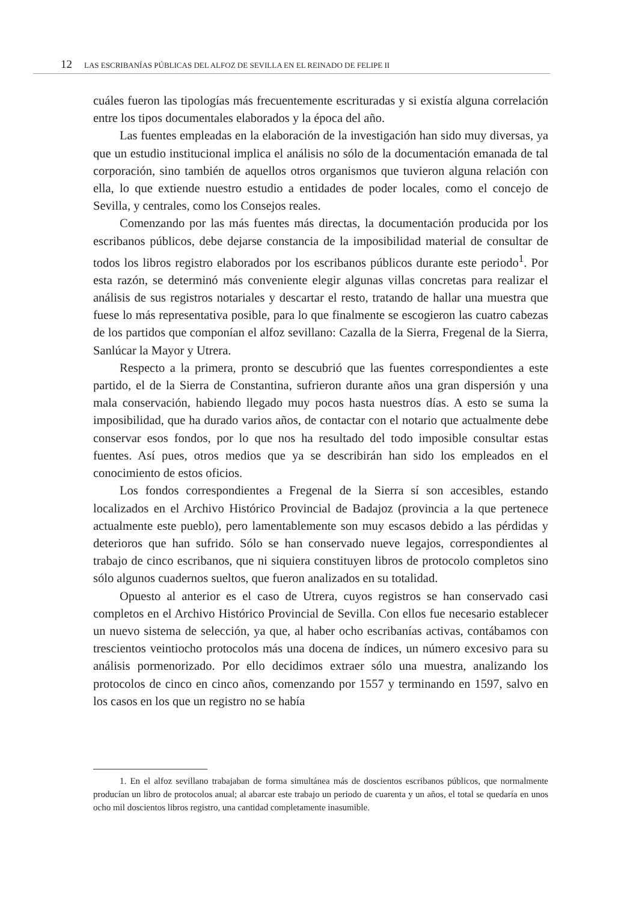12 LAS ESCRIBANÍAS PÚBLICAS DEL ALFOZ DE SEVILLA EN EL REINADO DE FELIPE II
cuáles fueron las tipologías más frecuentemente escrituradas y si existía alguna correlación entre los tipos documentales elaborados y la época del año.
Las fuentes empleadas en la elaboración de la investigación han sido muy diversas, ya que un estudio institucional implica el análisis no sólo de la documentación emanada de tal corporación, sino también de aquellos otros organismos que tuvieron alguna relación con ella, lo que extiende nuestro estudio a entidades de poder locales, como el concejo de Sevilla, y centrales, como los Consejos reales.
Comenzando por las más fuentes más directas, la documentación producida por los escribanos públicos, debe dejarse constancia de la imposibilidad material de consultar de todos los libros registro elaborados por los escribanos públicos durante este periodo<sup>1</sup>. Por esta razón, se determinó más conveniente elegir algunas villas concretas para realizar el análisis de sus registros notariales y descartar el resto, tratando de hallar una muestra que fuese lo más representativa posible, para lo que finalmente se escogieron las cuatro cabezas de los partidos que componían el alfoz sevillano: Cazalla de la Sierra, Fregenal de la Sierra, Sanlúcar la Mayor y Utrera.
Respecto a la primera, pronto se descubrió que las fuentes correspondientes a este partido, el de la Sierra de Constantina, sufrieron durante años una gran dispersión y una mala conservación, habiendo llegado muy pocos hasta nuestros días. A esto se suma la imposibilidad, que ha durado varios años, de contactar con el notario que actualmente debe conservar esos fondos, por lo que nos ha resultado del todo imposible consultar estas fuentes. Así pues, otros medios que ya se describirán han sido los empleados en el conocimiento de estos oficios.
Los fondos correspondientes a Fregenal de la Sierra sí son accesibles, estando localizados en el Archivo Histórico Provincial de Badajoz (provincia a la que pertenece actualmente este pueblo), pero lamentablemente son muy escasos debido a las pérdidas y deterioros que han sufrido. Sólo se han conservado nueve legajos, correspondientes al trabajo de cinco escribanos, que ni siquiera constituyen libros de protocolo completos sino sólo algunos cuadernos sueltos, que fueron analizados en su totalidad.
Opuesto al anterior es el caso de Utrera, cuyos registros se han conservado casi completos en el Archivo Histórico Provincial de Sevilla. Con ellos fue necesario establecer un nuevo sistema de selección, ya que, al haber ocho escribanías activas, contábamos con trescientos veintiocho protocolos más una docena de índices, un número excesivo para su análisis pormenorizado. Por ello decidimos extraer sólo una muestra, analizando los protocolos de cinco en cinco años, comenzando por 1557 y terminando en 1597, salvo en los casos en los que un registro no se había
1. En el alfoz sevillano trabajaban de forma simultánea más de doscientos escribanos públicos, que normalmente producían un libro de protocolos anual; al abarcar este trabajo un periodo de cuarenta y un años, el total se quedaría en unos ocho mil doscientos libros registro, una cantidad completamente inasumible.